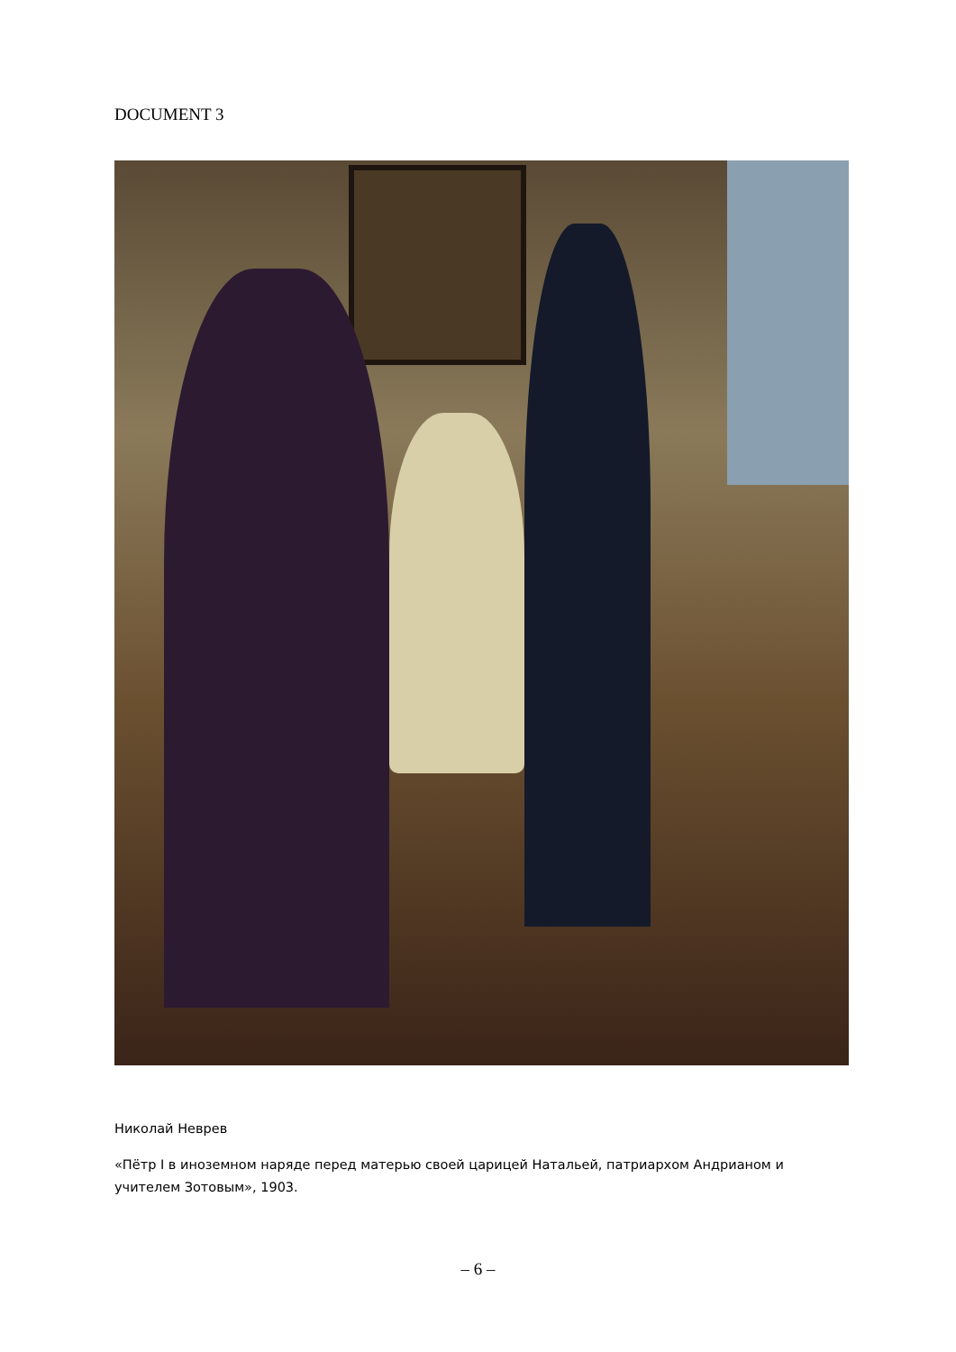DOCUMENT 3
Николай Неврев
«Пётр I в иноземном наряде перед матерью своей царицей Натальей, патриархом Андрианом и учителем Зотовым», 1903.
– 6 –